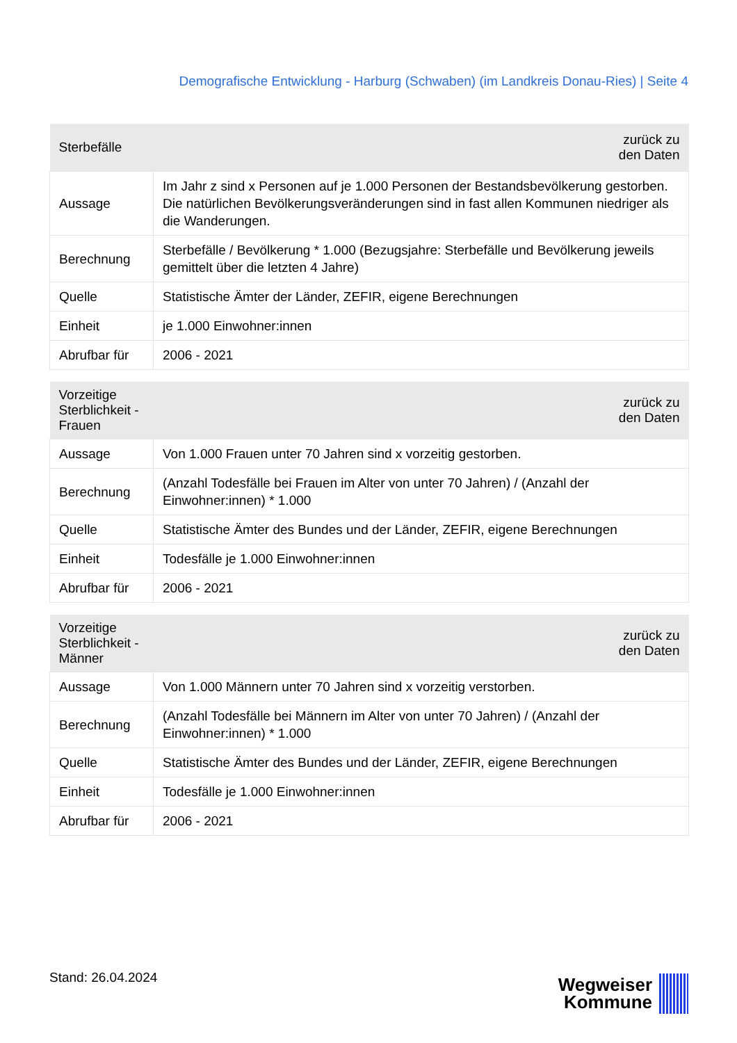Demografische Entwicklung - Harburg (Schwaben) (im Landkreis Donau-Ries) | Seite 4
| Sterbefälle | zurück zu den Daten |
| --- | --- |
| Aussage | Im Jahr z sind x Personen auf je 1.000 Personen der Bestandsbevölkerung gestorben. Die natürlichen Bevölkerungsveränderungen sind in fast allen Kommunen niedriger als die Wanderungen. |
| Berechnung | Sterbefälle / Bevölkerung * 1.000 (Bezugsjahre: Sterbefälle und Bevölkerung jeweils gemittelt über die letzten 4 Jahre) |
| Quelle | Statistische Ämter der Länder, ZEFIR, eigene Berechnungen |
| Einheit | je 1.000 Einwohner:innen |
| Abrufbar für | 2006 - 2021 |
| Vorzeitige Sterblichkeit - Frauen | zurück zu den Daten |
| --- | --- |
| Aussage | Von 1.000 Frauen unter 70 Jahren sind x vorzeitig gestorben. |
| Berechnung | (Anzahl Todesfälle bei Frauen im Alter von unter 70 Jahren) / (Anzahl der Einwohner:innen) * 1.000 |
| Quelle | Statistische Ämter des Bundes und der Länder, ZEFIR, eigene Berechnungen |
| Einheit | Todesfälle je 1.000 Einwohner:innen |
| Abrufbar für | 2006 - 2021 |
| Vorzeitige Sterblichkeit - Männer | zurück zu den Daten |
| --- | --- |
| Aussage | Von 1.000 Männern unter 70 Jahren sind x vorzeitig verstorben. |
| Berechnung | (Anzahl Todesfälle bei Männern im Alter von unter 70 Jahren) / (Anzahl der Einwohner:innen) * 1.000 |
| Quelle | Statistische Ämter des Bundes und der Länder, ZEFIR, eigene Berechnungen |
| Einheit | Todesfälle je 1.000 Einwohner:innen |
| Abrufbar für | 2006 - 2021 |
Stand: 26.04.2024
Wegweiser
Kommune